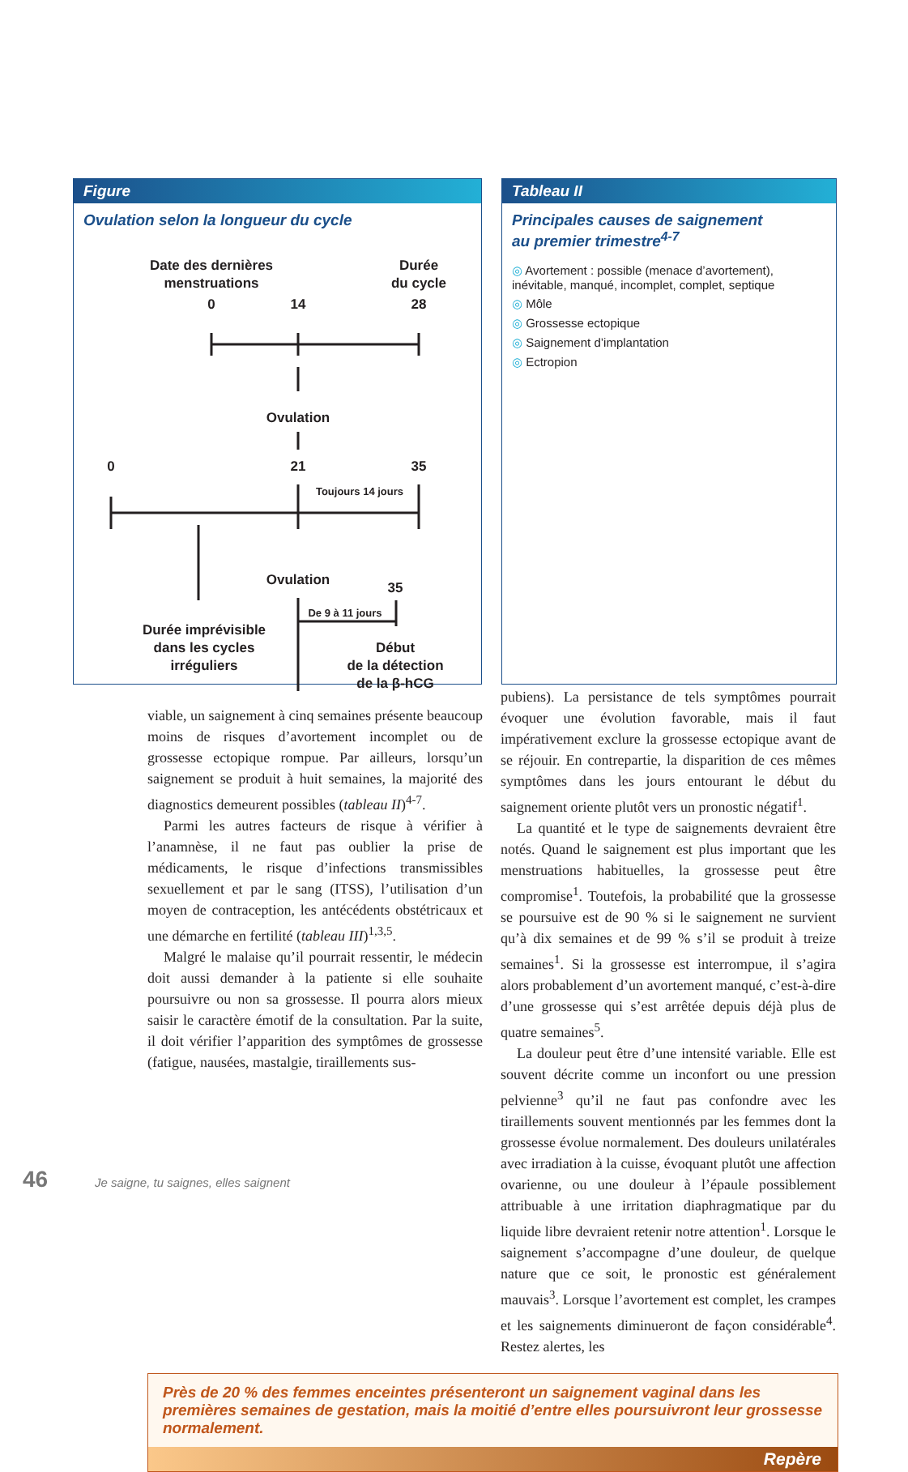Figure
Ovulation selon la longueur du cycle
Date des dernières
menstruations
Durée
du cycle
0
14
28
Ovulation
0
21
35
Toujours 14 jours
Ovulation
35
De 9 à 11 jours
Durée imprévisible
dans les cycles
irréguliers
Début
de la détection
de la β-hCG
Tableau II
Principales causes de saignement
au premier trimestre<sup>4-7</sup>
◎ Avortement : possible (menace d’avortement), inévitable, manqué, incomplet, complet, septique
◎ Môle
◎ Grossesse ectopique
◎ Saignement d’implantation
◎ Ectropion
viable, un saignement à cinq semaines présente beaucoup moins de risques d’avortement incomplet ou de grossesse ectopique rompue. Par ailleurs, lorsqu’un saignement se produit à huit semaines, la majorité des diagnostics demeurent possibles (tableau II)<sup>4-7</sup>.
Parmi les autres facteurs de risque à vérifier à l’anamnèse, il ne faut pas oublier la prise de médicaments, le risque d’infections transmissibles sexuellement et par le sang (ITSS), l’utilisation d’un moyen de contraception, les antécédents obstétricaux et une démarche en fertilité (tableau III)<sup>1,3,5</sup>.
Malgré le malaise qu’il pourrait ressentir, le médecin doit aussi demander à la patiente si elle souhaite poursuivre ou non sa grossesse. Il pourra alors mieux saisir le caractère émotif de la consultation. Par la suite, il doit vérifier l’apparition des symptômes de grossesse (fatigue, nausées, mastalgie, tiraillements sus-
pubiens). La persistance de tels symptômes pourrait évoquer une évolution favorable, mais il faut impérativement exclure la grossesse ectopique avant de se réjouir. En contrepartie, la disparition de ces mêmes symptômes dans les jours entourant le début du saignement oriente plutôt vers un pronostic négatif<sup>1</sup>.
La quantité et le type de saignements devraient être notés. Quand le saignement est plus important que les menstruations habituelles, la grossesse peut être compromise<sup>1</sup>. Toutefois, la probabilité que la grossesse se poursuive est de 90 % si le saignement ne survient qu’à dix semaines et de 99 % s’il se produit à treize semaines<sup>1</sup>. Si la grossesse est interrompue, il s’agira alors probablement d’un avortement manqué, c’est-à-dire d’une grossesse qui s’est arrêtée depuis déjà plus de quatre semaines<sup>5</sup>.
La douleur peut être d’une intensité variable. Elle est souvent décrite comme un inconfort ou une pression pelvienne<sup>3</sup> qu’il ne faut pas confondre avec les tiraillements souvent mentionnés par les femmes dont la grossesse évolue normalement. Des douleurs unilatérales avec irradiation à la cuisse, évoquant plutôt une affection ovarienne, ou une douleur à l’épaule possiblement attribuable à une irritation diaphragmatique par du liquide libre devraient retenir notre attention<sup>1</sup>. Lorsque le saignement s’accompagne d’une douleur, de quelque nature que ce soit, le pronostic est généralement mauvais<sup>3</sup>. Lorsque l’avortement est complet, les crampes et les saignements diminueront de façon considérable<sup>4</sup>. Restez alertes, les
Près de 20 % des femmes enceintes présenteront un saignement vaginal dans les premières semaines de gestation, mais la moitié d’entre elles poursuivront leur grossesse normalement.
Repère
46 Je saigne, tu saignes, elles saignent